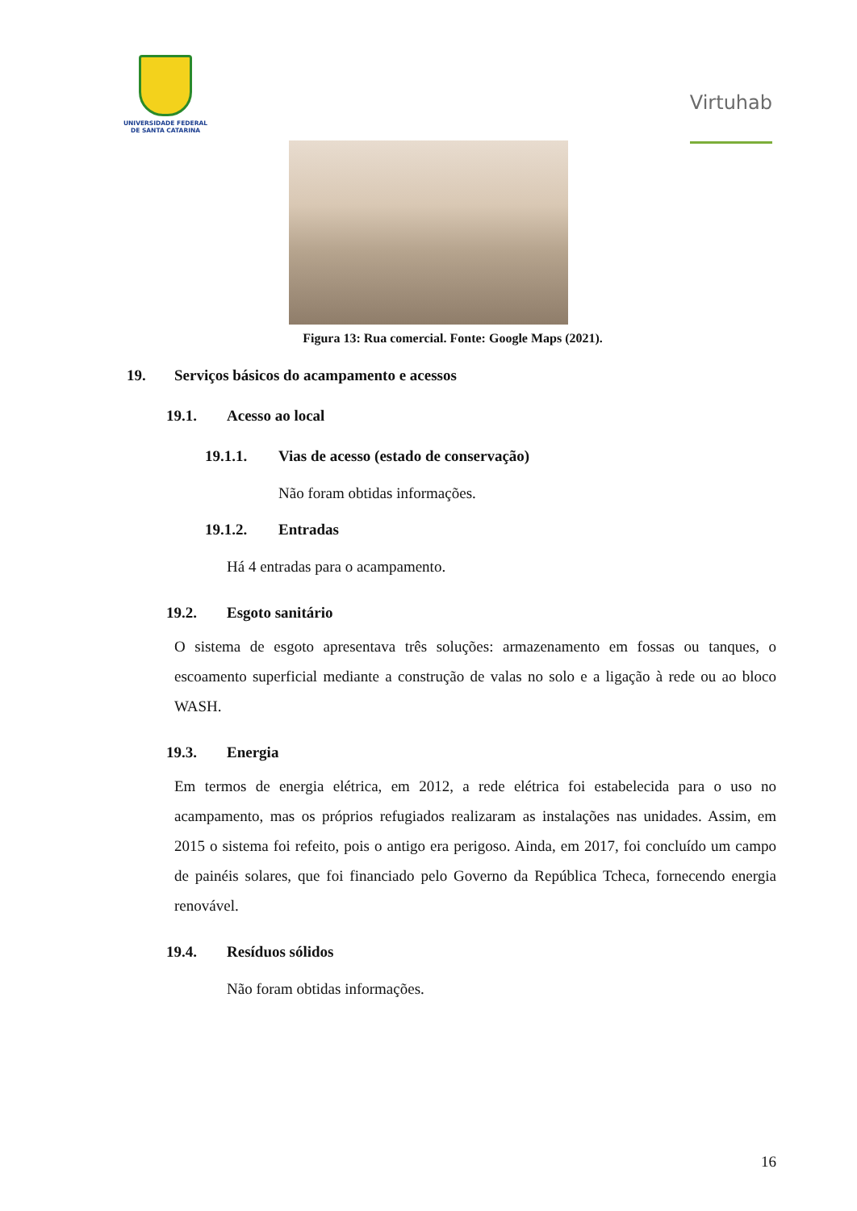UNIVERSIDADE FEDERAL
DE SANTA CATARINA
Virtuhab
Figura 13: Rua comercial. Fonte: Google Maps (2021).
19. Serviços básicos do acampamento e acessos
19.1. Acesso ao local
19.1.1. Vias de acesso (estado de conservação)
Não foram obtidas informações.
19.1.2. Entradas
Há 4 entradas para o acampamento.
19.2. Esgoto sanitário
O sistema de esgoto apresentava três soluções: armazenamento em fossas ou tanques, o escoamento superficial mediante a construção de valas no solo e a ligação à rede ou ao bloco WASH.
19.3. Energia
Em termos de energia elétrica, em 2012, a rede elétrica foi estabelecida para o uso no acampamento, mas os próprios refugiados realizaram as instalações nas unidades. Assim, em 2015 o sistema foi refeito, pois o antigo era perigoso. Ainda, em 2017, foi concluído um campo de painéis solares, que foi financiado pelo Governo da República Tcheca, fornecendo energia renovável.
19.4. Resíduos sólidos
Não foram obtidas informações.
16